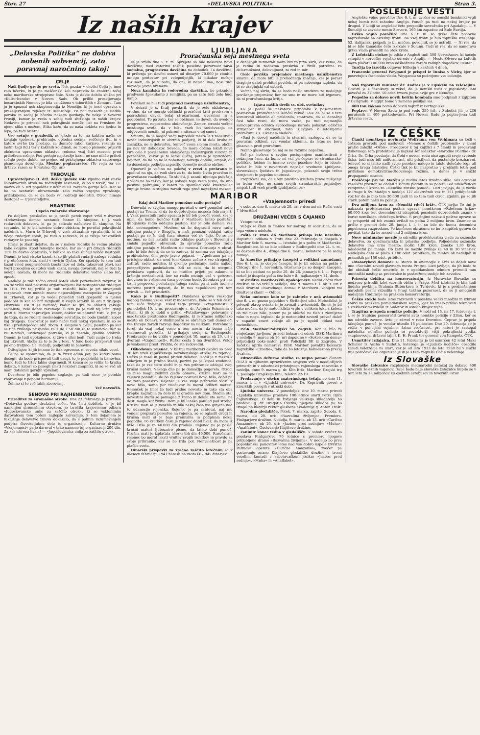Štev. 27 »DELAVSKA POLITIKA« Stran 3.
Iz naših krajev
„Delavska Politika“ ne dobiva nobenih subvencij, zato poravnaj naročnino takoj!
CELJE
Naši ljudje gredo po svetu. Nek gozdar v okolici Celja je imel zalo hčerko, ki je po meščanski šoli napravila še enoletni tečaj neke mariborske strojepisne šole. Nato je dekle dobilo službo pri »Kulturbundu« v Novem Sadu. Ob priliki preseljevanja besarabskih Nemcev je bila uslužbena v taboriščih v Zemunu. Tam jo je spoznal nek skupinovodja iz Nemčije, ki je imel opravka s preseljevanjem rojakov iz Besarabije. Po par mesecih je sledila poroka in sedaj je hčerka našega gozdarja že nekje v Severni Prusiji, kamor je vzela s seboj tudi služkinjo iz naših krajev. Nedavno je prinesel nek pokrajinski nemški list na Pruskem že njeno sliko z možem. Slika kaže, da so naša dekleta res čedna in lepa, pa tudi brihtna.
Vse sečnje v gozdovih, ne glede na to, na kakšen način se izvajajo (golosek, prebiranje, oplodna sečnja, redčenje itd. in v katere svrhe (za prodajo, za domačo rabo, kurjavo, rezanje na lastni žagi itd.) ter v kakšnih količinah, se morajo pismeno prijaviti občnemu upravnemu oblastvu redoma vsaj štiri mesece pred pričetkom sečnje. Pod pretnjo najstrožje kazni ne sme nihče pričeti sečnjo preje, dokler ne prejme od pristojnega oblastva zadevnega pismenega dovoljenja. Mestno poglavarstvo. (To velja za vso državo, razen za Hrvatsko. Op. ur.)
TRBOVLJE
Upraviteljstvo II. drž. deške ljudske šole vljudno vabi starše šoloobveznih otrok na roditeljski sestanek, ki bo v torek, dne 11. marca ob 5. uri popoldne v učilnici III. razreda gornje šole. Ker se bo na sestanku obravnavalo zelo važno vzgojno vprašanje, pričakujemo, da se ga bodo vsi roditelji udeležili. Otroci nimajo dostopa! — Upraviteljstvo.
HRASTNIK
Uspelo rudarsko zborovanje
Po daljšem presledku se je prošli petek zopet vršil v dvorani »Delavskega doma« sestanek članov II. skupine, t. j. vseh rudarskih delavcev, ki ga je sklicalo načelstvo II. skupine. Na sestanku, ki je bil izredno dobro obiskan, je poročal pokrajinski načelnik s. Murn iz Trbovelj o vseh aktualnih vprašanjih, ki se tičejo rudarjev sploh, pa tudi o zadevah, ki se tičejo hrastniških rudarjev še posebej.
Grajal je zlasti dejstvo, da se v našem rudniku še vedno plačuje kake skupine izpod temeljne mezde, kar se je pri drugih rudnikih TPD že davno odpravilo, v kolikor so taki slučaji vobče nastopili. Omenil je tudi visoke kazni, ki so jih plačali rudarji našega rudnika v pretečenem letu, zlasti v revirju Ojstro. Ker spadajo tu sem tudi kazni vsled neupravičenih izostankov od dela, takozvani plavi, kar tvori precejšen odstotek vseh kazni, navaja govornik, naj se tudi ta nelepa navada, ki meče na rudarsko delavstvo vedno slabo luč, opusti.
Nadalje je tudi točno orisal potek obeh poravnalnih razprav, ki sta se vršili med prostimi organizacijami kot zastopnicami rudarjev in TPD. Pri tej priliki je tudi razložil, kako je pri omenjenih razpravah »ven metal« znane nepovabljene zastopnike iz Zagorja in Trbovelj, kot je to vedel povedati neki gospodič in njemu podobni in kar so brž razglasili v svojih letakih še oni z drugega ekstrema. Vsi ti se namreč, kadar se gre za oblatiti kakega socialista, zelo dobro razumejo. S tem pa je tudi tej lažni gonji proti s. Murnu napravljen konec, dokler se namreč tisti, ki jim je do tega, da se rudarji medsebojno sovražijo, ne bodo izmislili zopet kaj drugega. Govornik je nato načel tudi nekaj vprašanj, ki so se tikali predstoječega obč. zbora II. skupine v Celju, posebno pa kar se tiče zvišanja prispevka za 1 do 1.50 din za to ustanovo, kar so vsi navzoči, uvidevajoč potrebo, ki je nastala, gladko odobrili. Omenil je tudi upokojence, ki živе v silni bedi. Tudi zanje bo treba kaj ukreniti. Akcija za to je že v teku. V fond bodo prispevali vsak po eno tretjino: t. j. rudarji, podjetniki in banovina.
Odteglajev, ki jih imamo že itak ogromno, ni seveda nikdo vesel.
Če pa se spomnimo, da je ta žrtev edina pot, po kateri bomo dosegli, da bodo prispevali tudi drugi, to je podjetniki in banovina, bomo tudi to žrtev lahko doprinesli. H koncu se je vršila še kratka debata, v kateri so posegli zlasti nekateri zaupniki, ki so se več ali manj dotaknili gornjih vprašanj.
Doseženo je bilo popolno soglasje, pa tudi sicer je poteklo zborovanje v popolni harmoniji.
Želimo si še več takih zborovanj.
Več navzočih.
SENOVO PRI RAJHENBURGU
Prireditev za siromašne otroke. Dne 23. februarja je priredila »Delavska godba« družabni večer. Ves čisti dobiček, ki je bil namenjen siromašnim otrokom, je izročila krajevnemu odboru »Jugoslovanske unije za zaščito otrok«, ki se vsklonilnim darovalcem tem potom najlepše zahvaljuje. S tem dejanjem je tukajšnje delavstvo iznova dokazalo, da s polnim razumevanjem podpira človekoljubno delo te organizacije. Kulturno društvo »Vzajemnost« pa je daroval v take namene tej organizaciji 200 din. Za kar iskrena hvala! — »Jugoslovanska unija za zaščito otrok«.
LJUBLJANA
Proračunska seja mestnega sveta
se je vršila dne 5. t. m. Sprejete so bile nekatere nove davščine, med katerimi zasluži posebno pozornost nova socialna, progresivna davščina na dohodek. Ta davščina, ki pričenja pri davčni osnovi od dinarjev 70.000 je zbudila mnogo protestov pri velepodjetjih, ki nikakor nočejo razumeti, da je v redu, da oni, ki največ ima, nosi tudi največja javna bremena.
Nova kanalska in vodovodna davščina, bo prizadela predvsem špekulante z zemljišči, pa so zato tudi zelo hudi nanjo.
Povišani so bili tudi prejemki mestnega uslužbenstva,
V debati je s. Kralj povdaril, da je zelo obžalovanja vredno, da se morajo občinski proračuni kriti predvsem s posrednimi davki, tedaj stročarinami, uvoznimi in s podobnimi. To pa zato, ker se občinam ne dovoli, da uvedejo progresivno, neposredno obdavčenje. Zameri stranki večine mestnega sveta, da v teku vseh let sodelovanja na odgovornih mestih, ni pokrenila ničesar v tej smeri.
Smatra, da je mogoč večji napredek mesta le z naselitvijo novih industrijskih in obrtnih podjetij, ki bi dala kruha in zaslužka, ne le delavstvu, temveč vsem slojem mesta, občini pa nov vir dohodkov. Seveda, če mora občina iskati nove vire celo v povišanemu obdavčenju industrijskih surovin in potrebščin, kakor je to letos slučaj, potem je upravičena bojazen, da ne bo ne le nobenega novega dotoka, ampak, da še dosedanja podjetja zapustijo območje mestne občine.
Opozoril je večino na položaj v zvezi s prehrano in apeliral na njo, da vodi skrb za to, da bodo živila pravično in pravočasno razdeljena. To storiti, ji zaradi njenega položaja v vladi ne bo težko, ker je pobege tega vsem jasno, da smo pasivna pokrajina, v kateri na spomlad celo kmetovalec kupuje hrano in stojimo zaradi tega pred najtežjimi meseci. V današnjih razmerah mora biti to prva skrb, ker vemo, da je redna in zadostna preskrba z živili potrebna za delazmožnost, delavoljnost, za red in mir.
Glede poviška prejemkov mestnega uslužbenstva smatra, da more biti le prehodnega značaja, ker je porast draginje daleč prehitel povišek, ni pa nobenega izgleda, da bi se draginjski val ustavil.
Večina naj skrbi, da se bodo našla sredstva za nadaljnje povišanje prejemkov, ker ne sme in ne more biti izgovora, da ni proračunskega kritja.
Izjava našilh dvelh ss. obč. svetnikov
Ko je podal še nekatere pripombe k posameznim postavkam proračuna je končal rekoč: »Ne da bi se s tem komurkoli uklonila ali priklonila, smatrava, da so današnji časi tako resni, da mora vsaka, pa tudi najmanjša samoupravna edinica svobodnega naroda pokazati odločno strnjenost in enotnost, zato izjavljava k letošnjemu proračunu s s. Likarjem sledeče:
»Dasi je dovolj načelnih in stvarnih razlogov, da se ta proračun odkloni, sva vendar sklenila, da letos ne bova glasovala proti proračunu.
Najino glasovanje pa naj se ne razume napačno.
Pač pa hočeva s svojim postopanjem manifestirati v sedanjem času, da bomo mi vsi, pa čeprav se strankarsko-politično ločimo in imamo svoje posebne želje in ideale, kadar bi bile v nevarnosti najvišje vrednote Ljubljane, slovenskega ljudstva in Jugoslavije, pokazali svojo trdno strnjenost in popolno enotnost.
Prepričana sva, da s tem pravilno izražava pravo mišljenje in trdno voljo, ne samo svojih strankarskih prijateljev, ampak tudi vseh pravih Ljubljančanov.«
MARIBOR
Kdaj dobi Maribor pomožno radio postajo?
Dnevniki so svojčas mnogo poročali o novi pomožni radio postaji na Teznu, ki da bo dogotovljena meseca februarja t. l. Vsak posestnik radio aparata je bil teh poročil vesel, ker je upal, da bomo končno tudi v Mariboru lahko poslušali ljubljansko radio oddajno postajo, kar je bilo domala vsa leta onemogočeno. Medtem so že dogradili novo radio oddajno postajo v Skoplju, o naši pomožni oddajni radio postaji pa se že dalj časa ničesar več ne čuje. Če se ne motimo, so bili lastniki radio oddajne postaje v Sloveniji v smislu pogodbe obvezani, da spravijo pomožno radio oddajno postajo v Mariboru do meseca februarja v obrat, zato bi bilo želeti, da se ta zadeva, ki zanima vse tukajšnje prebivalstvo, čim preje javno pojasni. — Apeliramo pa na pristojno oblast, da med tem časom začne z vso strogostjo zatirati radio motilce, ki grenijo poslušanje radia najbolj potrpežljivim poslušalcem. Zdi se celo, da bi utegnila preiskava ugotoviti, da se motilce prijeti po zakonu o kršenju nevtralnosti, ker so radio motnje baš v gotovem dnevnem in večernem času posebno hude. Zaenkrat pri nas še ni prepovedi poslušanja tujega radia, pa si zato tudi ne moremo pustiti dopasti, da bi nas nepoklicani pri tem ovirali. — Več prizadetih.
Kako je v Budimpešti? Dandanes gotovo vsakogar najbolj zanima vsaka vest iz inozemstva, kako se v teh časih tam suče življenje. Vsled tega prireja »Vzajemnost« v ponedeljek 10. t. m. predavanje s. dr. Avgusta Reismana o vtisih, ki jih je dobil o priliki »Putnikovega« potovanja v madžarsko prestolnico Budimpešto, ki je krasno milijonsko mesto ob Donavi. V Budimpešto se obračajo tudi danes oči vse Evrope zaradi razvoja dogodkov na Balkanu. Potrebno je torej, da vsaj nekaj vemo o tem mestu, da bomo lažje razumevali poročila, ki prihajajo sedaj iz Budimpešte. Predavanje se bo vršilo v ponedeljek 10. marca ob 20. uri v dvorani »Vzajemnosti«, Ruška cesta 5 (na dvorišču). Vstop je vsakomur prost. Pridite, če ste radovedni.
Oškodovan rejenec. V bližnji mariborski okolici so pred 30 leti vzeli zapuščenega nezakonskega otroka za rejenca. Dečko je rasel in postal priden delavec. Hodil je v mesto k zidarjem in je pridno štedil, pozimi pa je kopal studence, tako da je vse tisto služil in je ves prihranek oddajal svoji krušni materi. Nekega dne pa je domačija pogorela. Otroci se niso mogli zediniti glede obnove, krušna mati se je rejencu ponudila, da bo rejenec postavil novo hišo, dobil pa bo zato posestvo. Rejenec je vse svoje prihranke vložil v novo hišo, samo par tisočakov bi moral odšteti materi. Rejenček je imel že tudi pridno nevesto in tako sta oba krepko zagrabila za delo in si gradila nov dom. Štedila sta, nevestini starši so pomagali z živino in delala sta sama, ne dosti mogla kot živina. Dom je bil lansko pomlad pod streho. Krušna mati se je veselila in bila nekaj časa vsa ginjena nad to udanostjo rejenčka. Rejenec je pa zahteval, naj mu vendar prepisati posestvo na rejenca, so se oglasili drugi in krušna mati si je baje premislila in podpisala nekaj pogodbo. Po kratkem času je rejenec dobil ukaz, da mora iz hiše. Hišo je za 40.000 din prodala. Rejenec pa je poslal krušni materi ljubeznivo pismo, da lahko dobi pomoč. Krušna mati je izplačala hčerki teh din 40.000. Razočarani rejenec bo moral iskati vrnitev svojih izdatkov in pravdo za svoje prihranke, kar se bo trda pot. Nehvaležnost je pa plačilo sveta.
Dinarski prispevki za zračno zaščito letečnim so v mesecu februarju 1941 narasli na vsoto 687.845 dinarjev.
»Vzajemnost« priredi
v soboto, dne 8. marca ob 20. uri v dvorani na Ruški cesti 7 (dvorišče)
DRUŽABNI VEČER S ČAJANKO
Vstopnine ni.
Vabijo se člani in članice ter sodrugi in sodružice, da se tega večera udeleže.
Pošta iz Trsta do Maribora prihaja zelo neredno. Dopisnica oddana v Trstu dne 22. februarja je dospela v Maribor šele 6. marca. — Istotako je s pošto iz Madžarske. Razglednice, ki so bile oddane v Budimpešti dne 24. t. m., so dospele dne 4., druge dne 6. marca, nekatere pa še sedaj romajo.
Iz Amerike prihajajo časopisi z velikimi zamudami. Dne 6. t. m. je dospel časopis, ki je bil oddan na pošto v Chicagu dne 1. novembra. Istočasno pa so dospeli časopisi, ki so bili oddani na pošto 20. do 26. januarja t. l. — Poprej nekoč je dospela pošta čez lužo v 8., najkasneje v 14. dneh.
Iz društva mariborskih upokojencev. Redni občni zbor društva se bo vršil v nedeljo, dne 9. marca t. l. ob 9. uri v mali dvorani »Narodnega doma« v Mariboru. Vabljeni vsi društveni člani! — Odbor.
Neko motorno kolo se je zaletelo v nek avtomobil dne 6. t. m. pozno popoldne v Stritarjevi ulici. Motociklist je privozil okrog ovinka in je zavozil v avtomobil. Sunek je bil tako močan, da je motociklista vrglo v velikem loku s kolesa ob zid neke hiše, potem pa je obležal na tleh z zlomljeno roko in nogo. Izgleda, da je motociklist zavozil preveč daleč v napačni smeri vožnje ali pa je zgubil oblast nad motociklom.
ISSK Maribor:Policijski SK Zagreb. Kot je bilo že svoječasno javljeno, priredi boksarski odsek ISSK Maribora v nedeljo 9. marca ob 10. uri dopoldne v »Sokolskem domu« prijateljski boks-match proti Policijski SK iz Zagreba. V začetku aprila namerava ISSK Maribor povabiti boksarje zagrebške »Croatie«, tako da bo letošnja boks-sezona precej živahna.
Zdravniško dežurno službo za nujno pomoč članom OUZD in njihovim upravičenim svojcem vrši v neodložljivih primerih in v odsotnosti pristojnega rajonskega zdravnika v nedeljo, dnne 9. marca g. dr. Klin Erik, Maribor, Grajski trg 1, poslopje Grajskega kina, telefon 22-19.
Predavanje v okviru materinskega tečaja bo dne 11. marca t. l. v »Ljudski univerzi«. Dr. Koprivnik govori o kirurških posegih v otroški dobi.
Ljudska univerza. V ponedeljek, dne 10. marca priredi »Ljudska univerza« proslavo 100-letnice smrti Petra Iljiča Čajkovskega. O delu in življenju velikega skladatelja bo predaval g. dr. Dragotin Cvetko, njegove skladbe pa bo izvajal na klavirju rektor glasbene akademije g. Anton Trošt.
Narodno gledališče. Petek, 7. marca, zaprto. Sobota, 8. marca, ob 20. uri: »Razvalina življenja«. Premiera. Finžgarjeve družine. Nedelja, 9. marca, ob 15. uri: »Carične Amazonke«; ob 20. uri: »Jazbec pred sodnijo«; »Muha«; »Analfabet«. Gostovanje Klajičeve družine.
Zanimiv konec tedna v gledališču. V soboto zvečer bo proslava Finžgarjeve 70 letnice s premiero njegove priljubljene drame »Razvalina življenja«. V nedeljo bo prva popoldanska ponovitev letos nad vse dobro uspele izvrstne Parmove operete »Carične Amazonke«, zvečer pa gostovanje znane Klajičeve gledališke družine s tremi veselimi komadi v srbohrvaškem jeziku: »Jazbec pred sodnijo«, »Muha« in »Analfabet«.
POSLEDNJE VESTI
Angleško vojno poročilo: Dne 6. t. m. zvečer so nemški bombniki vrgli nekaj bomb nad zahodno Anglijo. Ponoči pa tudi na nekaj krajev po drugod. V Libiji so angleške čete prepodile sovražnika pri Agadabiji. — V Somaliji so zavzele mesto Servero, 160 km zapadno od Bule Burtija.
Grško vojno poročilo: Dne 6. t. m. so grške čete ponovno napredovale na osrednji fronti. Na vsej fronti je bilo topniško streljanje. 53. italijanski pešpolk je bil uničen, poveljnik se je ustrelil. — Ni res, da bi se bile kanadske čete izkrcale v Solunu. Tudi ni res, da se namerava grška vlada preseliti na otok Kreto.
Z Lofotskih otokov je odšlo z Angleži tudi 300 Norvežanov, ki hočejo vstopiti v norveške vojaške odrede v Angliji. — Mesto Olvero na Lofotih mora plačati 100.000 kron odškodnine zaradi zadnjih dogodkov. Reuter.
Turčija bo izročila odgovor Hitlerju v kakšnih 4 dneh.
Francoski general Weygand je prispel iz Tunisa v Vichy, kjer se posvetuje s francosko vlado. Weygandu so podrejene vse kolonije.
•
Naš trgovinski minister dr. Andres je v Lipskem na velesejmu. Govoril je s časnikarji in rekel, da je nemški uvoz v Jugoslavijo lani povečal za 27 odst. 50 odst. izvoza Jugoslavije gre v Nemčijo.
Pogodbo za dobavo novih kolčin bombaža smo podpisali z Egiptom v Carigradu. V Egipt bomo v zameno pošiljali les.
400 ton kakaoa bomo dobavili najbrž iz Portugalske.
Poplave. V Novem Sadu je pod vodo 250 hiš, v Subotici jih je 236 porušenih in 400 poškodovanih. Pri Novem Sadu je poplavljena tudi državna cesta.
IZ ČEŠKE
Članki nemškega novinarja Wolframa von Wohlmara so izšli v češkem prevodu pod naslovom »Nemec o čeških problemih« v znani praški založbi »Orbis«. Predgovor k tej knjižici s 7 članki in predavanji tiskovnega šefa protektorja je napisal šef redaktor »Narodne Politike« dr. Crha. Dr. Crha povdarja, da Čehi v novem redu niso zgubili svoje svobode tiska, tudi niso bili uniformirani, niti prisiljeni, da postanejo brezbarvni, temveč so si lahko našli svoje posebne naloge in taiste določale tega ali onega kroga čitateljev. Češki tisk je bil nasprotno v prejšnjih letih pod pritiskom demokratično-židovskega režima, a danes je v službi propagande resnice.
Proščenje pri Sv. Matěju je nudilo letos izredno sliko. Ves ogromni veselični prostor so obdali z žičnim plotom in so pobirali od udeležencev vstopnino 1 krono za »Nemško zimsko pomoč«. Listi javljajo, da je vozilo iz Prage k Sv. Matěju v nedeljo 127 električnih voz in 151 priključenih voz ter da je bilo tam 30.000 ljudi in so tam tudi otroci zgubili, pa so jih starši potem našli na policiji.
Dva milijona kron za »Nemški rdeči križ«. ČTK javlja: Te dni je nakazala protektoratna poštna uprava nemškemu »Rdečemu križu« 60.000 kron kot decemberski izkupiček posebnih dobrodelnih znamk v korist nemškega »Rdečega križa«. S prejšnjimi nakazili poštne uprave so se prispevki od teh znamk zvišali na polna 2 milijona kron. Znamke so prišle v promet šele 29. junija l. l. in so bile do konca decembra popolnoma razprodane. Po končnem obračunu se bo izkupiček gotovo še povišal, tako da bo znesel nad 2 milijona kron.
Nove minimalne mezde je odredila protektoratna vlada za sezonsko delavstvo, za gozdnarjarska in pilarska podjetja. Poljedelsko sezonsko delavstvo ima urno mezdo: moški 1.80 kron, ženske 1.30 kron, mladoletni pa manje. Ob žetvi se mezde zvišajo za 40 in 30 vinarjev. Nedeljsko delo se plača s 100 odst. pribitkom, za mlatev ob nedeljah in praznikih pa 150 odst. pribitek.
»Masarykovi domovi« za starce in onemogle v Krči so dobili novo ime »Socialni zavodi glavnega mesta Prage«. Listi javljajo, da jih bodo te dni obiskali češki umetniki in v opoldanskem odmoru priredili tam umetniški nastop za prebivalce in postreženo osebje teh zavodov.
Prirosta deklica na konzervatoriju. Iz Moravske Slovaške so nedavno priredili izlet vzornih občin v Prago. Med izletniki je bila tudi ljudska pevkinja Drahuša Stiburkova iz Tvrdovic, ki je s prednašanjem narodnih pesmi vzbudila v Pragi takšno pozornost, da so ji omogočili nadaljnje študiranje na praškem konservatoriju.
Češko steklo bodo letos razstavili v posebno veliki množini in izbrani zbirki na praškem pomladanskem sejmu, kjer bo imelo priliko tekmovati s steklarskimi izdelki iz Sudetov in ostalih krajev rajha.
Tragična nezgoda nemške policije. V noči od 16. na 17. februarja t. l. se je tragično ponesrečil tovorni avto nemške policije v Zlinu, ker so mu odrekle zavore. Avto je zdrvel v reko Drevnico. Čeprav je pripela takojšnja pomoč, je vendar utonilo 16 policistov. Dne 20. februarja se je vršila v policijski vojašnici žalna svečanost, pri kateri je zastopal načelnika nemške policije in protektoriji višji pokrajinski vodja, skupinovodja, državni tajnik K. H. Frank ter general von Kampetz. ČTK.
Usmrtitev izdajalca. Dne 21. februarja je bil usmrčen 42 letni Maks Schaller iz Ascha v Sudetih, katerega je »Ljudsko kodišče« obsodilo zaradi veleizdaje na smrt, ker je od leta 1933 do leta 1938 bil v službi tuje poročevalske organizacije in je s tem zagrešil zločin veleizdaje.
Iz Slovaške
Slovaške železnice razpisujejo mednarodni natečaj za dobavo 400 tovornih železnih vagonov. Dalje bodo baje slovaške železnice kupile se v tem letu za 13 milijonov Ks osebnih avtobusov in tovornih avtov.